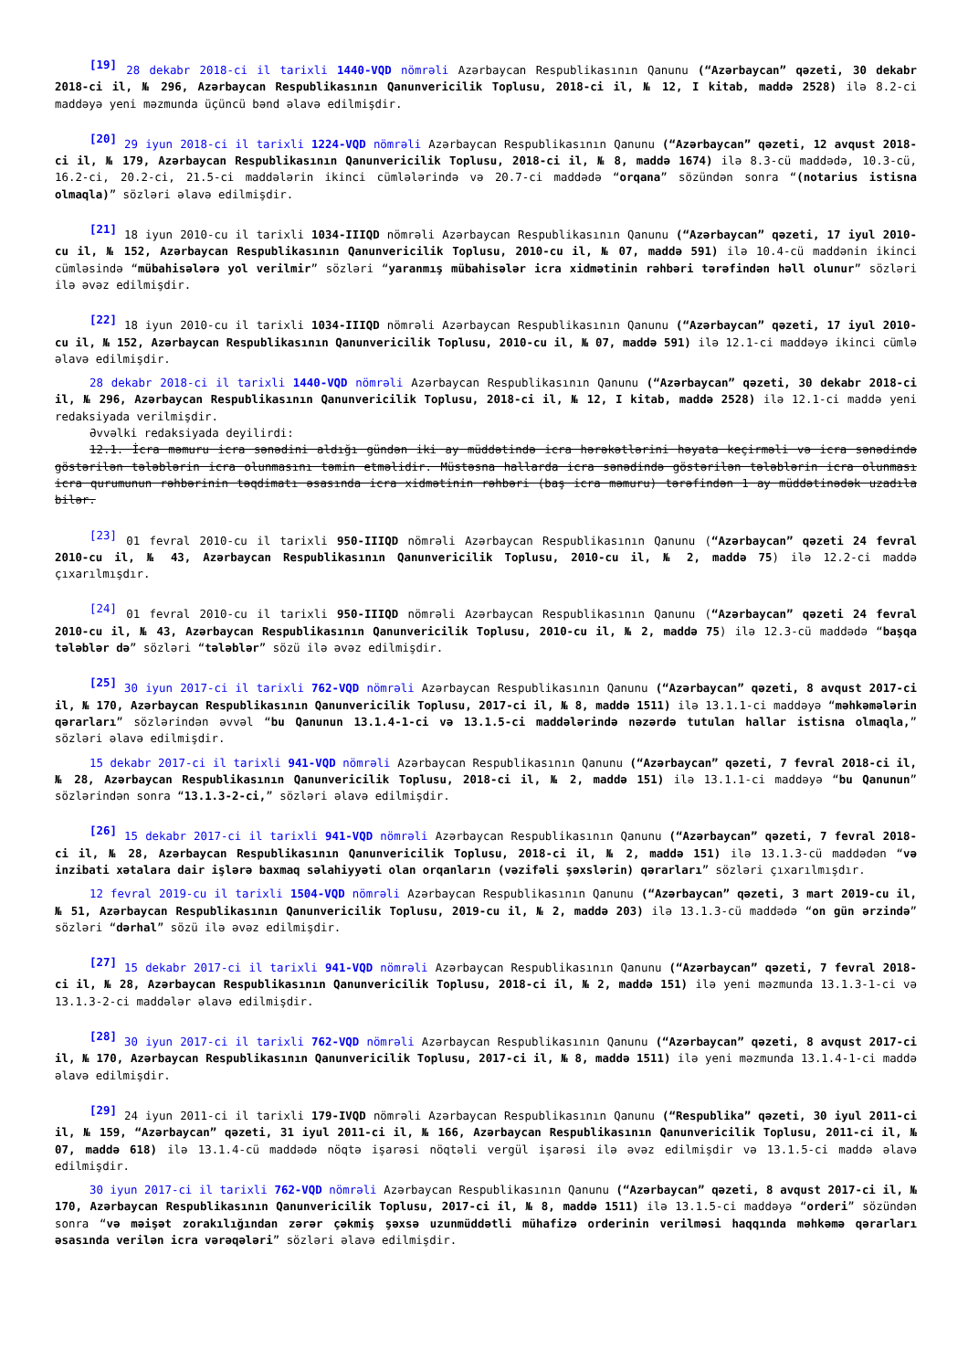<sup>[19]</sup> 28 dekabr 2018-ci il tarixli 1440-VQD nömrəli Azərbaycan Respublikasının Qanunu (“Azərbaycan” qəzeti, 30 dekabr 2018-ci il, № 296, Azərbaycan Respublikasının Qanunvericilik Toplusu, 2018-ci il, № 12, I kitab, maddə 2528) ilə 8.2-ci maddəyə yeni məzmunda üçüncü bənd əlavə edilmişdir.
<sup>[20]</sup> 29 iyun 2018-ci il tarixli 1224-VQD nömrəli Azərbaycan Respublikasının Qanunu (“Azərbaycan” qəzeti, 12 avqust 2018-ci il, № 179, Azərbaycan Respublikasının Qanunvericilik Toplusu, 2018-ci il, № 8, maddə 1674) ilə 8.3-cü maddədə, 10.3-cü, 16.2-ci, 20.2-ci, 21.5-ci maddələrin ikinci cümlələrində və 20.7-ci maddədə “orqana” sözündən sonra “(notarius istisna olmaqla)” sözləri əlavə edilmişdir.
<sup>[21]</sup> 18 iyun 2010-cu il tarixli 1034-IIIQD nömrəli Azərbaycan Respublikasının Qanunu (“Azərbaycan” qəzeti, 17 iyul 2010-cu il, № 152, Azərbaycan Respublikasının Qanunvericilik Toplusu, 2010-cu il, № 07, maddə 591) ilə 10.4-cü maddənin ikinci cümləsində “mübahisələrə yol verilmir” sözləri “yaranmış mübahisələr icra xidmətinin rəhbəri tərəfindən həll olunur” sözləri ilə əvəz edilmişdir.
<sup>[22]</sup> 18 iyun 2010-cu il tarixli 1034-IIIQD nömrəli Azərbaycan Respublikasının Qanunu (“Azərbaycan” qəzeti, 17 iyul 2010-cu il, № 152, Azərbaycan Respublikasının Qanunvericilik Toplusu, 2010-cu il, № 07, maddə 591) ilə 12.1-ci maddəyə ikinci cümlə əlavə edilmişdir.
28 dekabr 2018-ci il tarixli 1440-VQD nömrəli Azərbaycan Respublikasının Qanunu (“Azərbaycan” qəzeti, 30 dekabr 2018-ci il, № 296, Azərbaycan Respublikasının Qanunvericilik Toplusu, 2018-ci il, № 12, I kitab, maddə 2528) ilə 12.1-ci maddə yeni redaksiyada verilmişdir.
Əvvəlki redaksiyada deyilirdi:
12.1. İcra məmuru icra sənədini aldığı gündən iki ay müddətində icra hərəkətlərini həyata keçirməli və icra sənədində göstərilən tələblərin icra olunmasını təmin etməlidir. Müstəsna hallarda icra sənədində göstərilən tələblərin icra olunması icra qurumunun rəhbərinin təqdimatı əsasında icra xidmətinin rəhbəri (baş icra məmuru) tərəfindən 1 ay müddətinədək uzadıla bilər.
<sup>[23]</sup> 01 fevral 2010-cu il tarixli 950-IIIQD nömrəli Azərbaycan Respublikasının Qanunu (“Azərbaycan” qəzeti 24 fevral 2010-cu il, № 43, Azərbaycan Respublikasının Qanunvericilik Toplusu, 2010-cu il, № 2, maddə 75) ilə 12.2-ci maddə çıxarılmışdır.
<sup>[24]</sup> 01 fevral 2010-cu il tarixli 950-IIIQD nömrəli Azərbaycan Respublikasının Qanunu (“Azərbaycan” qəzeti 24 fevral 2010-cu il, № 43, Azərbaycan Respublikasının Qanunvericilik Toplusu, 2010-cu il, № 2, maddə 75) ilə 12.3-cü maddədə “başqa tələblər də” sözləri “tələblər” sözü ilə əvəz edilmişdir.
<sup>[25]</sup> 30 iyun 2017-ci il tarixli 762-VQD nömrəli Azərbaycan Respublikasının Qanunu (“Azərbaycan” qəzeti, 8 avqust 2017-ci il, № 170, Azərbaycan Respublikasının Qanunvericilik Toplusu, 2017-ci il, № 8, maddə 1511) ilə 13.1.1-ci maddəyə “məhkəmələrin qərarları” sözlərindən əvvəl “bu Qanunun 13.1.4-1-ci və 13.1.5-ci maddələrində nəzərdə tutulan hallar istisna olmaqla,” sözləri əlavə edilmişdir.
15 dekabr 2017-ci il tarixli 941-VQD nömrəli Azərbaycan Respublikasının Qanunu (“Azərbaycan” qəzeti, 7 fevral 2018-ci il, № 28, Azərbaycan Respublikasının Qanunvericilik Toplusu, 2018-ci il, № 2, maddə 151) ilə 13.1.1-ci maddəyə “bu Qanunun” sözlərindən sonra “13.1.3-2-ci,” sözləri əlavə edilmişdir.
<sup>[26]</sup> 15 dekabr 2017-ci il tarixli 941-VQD nömrəli Azərbaycan Respublikasının Qanunu (“Azərbaycan” qəzeti, 7 fevral 2018-ci il, № 28, Azərbaycan Respublikasının Qanunvericilik Toplusu, 2018-ci il, № 2, maddə 151) ilə 13.1.3-cü maddədən “və inzibati xətalara dair işlərə baxmaq səlahiyyəti olan orqanların (vəzifəli şəxslərin) qərarları” sözləri çıxarılmışdır.
12 fevral 2019-cu il tarixli 1504-VQD nömrəli Azərbaycan Respublikasının Qanunu (“Azərbaycan” qəzeti, 3 mart 2019-cu il, № 51, Azərbaycan Respublikasının Qanunvericilik Toplusu, 2019-cu il, № 2, maddə 203) ilə 13.1.3-cü maddədə “on gün ərzində” sözləri “dərhal” sözü ilə əvəz edilmişdir.
<sup>[27]</sup> 15 dekabr 2017-ci il tarixli 941-VQD nömrəli Azərbaycan Respublikasının Qanunu (“Azərbaycan” qəzeti, 7 fevral 2018-ci il, № 28, Azərbaycan Respublikasının Qanunvericilik Toplusu, 2018-ci il, № 2, maddə 151) ilə yeni məzmunda 13.1.3-1-ci və 13.1.3-2-ci maddələr əlavə edilmişdir.
<sup>[28]</sup> 30 iyun 2017-ci il tarixli 762-VQD nömrəli Azərbaycan Respublikasının Qanunu (“Azərbaycan” qəzeti, 8 avqust 2017-ci il, № 170, Azərbaycan Respublikasının Qanunvericilik Toplusu, 2017-ci il, № 8, maddə 1511) ilə yeni məzmunda 13.1.4-1-ci maddə əlavə edilmişdir.
<sup>[29]</sup> 24 iyun 2011-ci il tarixli 179-IVQD nömrəli Azərbaycan Respublikasının Qanunu (“Respublika” qəzeti, 30 iyul 2011-ci il, № 159, “Azərbaycan” qəzeti, 31 iyul 2011-ci il, № 166, Azərbaycan Respublikasının Qanunvericilik Toplusu, 2011-ci il, № 07, maddə 618) ilə 13.1.4-cü maddədə nöqtə işarəsi nöqtəli vergül işarəsi ilə əvəz edilmişdir və 13.1.5-ci maddə əlavə edilmişdir.
30 iyun 2017-ci il tarixli 762-VQD nömrəli Azərbaycan Respublikasının Qanunu (“Azərbaycan” qəzeti, 8 avqust 2017-ci il, № 170, Azərbaycan Respublikasının Qanunvericilik Toplusu, 2017-ci il, № 8, maddə 1511) ilə 13.1.5-ci maddəyə “orderi” sözündən sonra “və məişət zorakılığından zərər çəkmiş şəxsə uzunmüddətli mühafizə orderinin verilməsi haqqında məhkəmə qərarları əsasında verilən icra vərəqələri” sözləri əlavə edilmişdir.